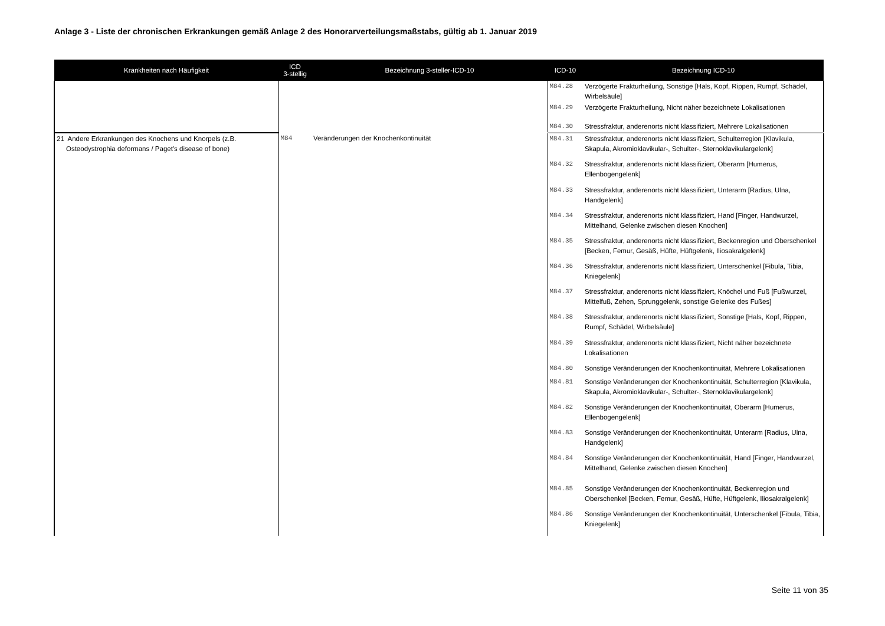Anlage 3 - Liste der chronischen Erkrankungen gemäß Anlage 2 des Honorarverteilungsmaßstabs, gültig ab 1. Januar 2019
| Krankheiten nach Häufigkeit | ICD 3-stellig | Bezeichnung 3-steller-ICD-10 | ICD-10 | Bezeichnung ICD-10 |
| --- | --- | --- | --- | --- |
| | | | M84.28 | Verzögerte Frakturheilung, Sonstige [Hals, Kopf, Rippen, Rumpf, Schädel, Wirbelsäule] |
| | | | M84.29 | Verzögerte Frakturheilung, Nicht näher bezeichnete Lokalisationen |
| | | | M84.30 | Stressfraktur, anderenorts nicht klassifiziert, Mehrere Lokalisationen |
| 21 Andere Erkrankungen des Knochens und Knorpels (z.B. Osteodystrophia deformans / Paget's disease of bone) | M84 | Veränderungen der Knochenkontinuität | M84.31 | Stressfraktur, anderenorts nicht klassifiziert, Schulterregion [Klavikula, Skapula, Akromioklavikular-, Schulter-, Sternoklavikulargelenk] |
| | | | M84.32 | Stressfraktur, anderenorts nicht klassifiziert, Oberarm [Humerus, Ellenbogengelenk] |
| | | | M84.33 | Stressfraktur, anderenorts nicht klassifiziert, Unterarm [Radius, Ulna, Handgelenk] |
| | | | M84.34 | Stressfraktur, anderenorts nicht klassifiziert, Hand [Finger, Handwurzel, Mittelhand, Gelenke zwischen diesen Knochen] |
| | | | M84.35 | Stressfraktur, anderenorts nicht klassifiziert, Beckenregion und Oberschenkel [Becken, Femur, Gesäß, Hüfte, Hüftgelenk, Iliosakralgelenk] |
| | | | M84.36 | Stressfraktur, anderenorts nicht klassifiziert, Unterschenkel [Fibula, Tibia, Kniegelenk] |
| | | | M84.37 | Stressfraktur, anderenorts nicht klassifiziert, Knöchel und Fuß [Fußwurzel, Mittelfuß, Zehen, Sprunggelenk, sonstige Gelenke des Fußes] |
| | | | M84.38 | Stressfraktur, anderenorts nicht klassifiziert, Sonstige [Hals, Kopf, Rippen, Rumpf, Schädel, Wirbelsäule] |
| | | | M84.39 | Stressfraktur, anderenorts nicht klassifiziert, Nicht näher bezeichnete Lokalisationen |
| | | | M84.80 | Sonstige Veränderungen der Knochenkontinuität, Mehrere Lokalisationen |
| | | | M84.81 | Sonstige Veränderungen der Knochenkontinuität, Schulterregion [Klavikula, Skapula, Akromioklavikular-, Schulter-, Sternoklavikulargelenk] |
| | | | M84.82 | Sonstige Veränderungen der Knochenkontinuität, Oberarm [Humerus, Ellenbogengelenk] |
| | | | M84.83 | Sonstige Veränderungen der Knochenkontinuität, Unterarm [Radius, Ulna, Handgelenk] |
| | | | M84.84 | Sonstige Veränderungen der Knochenkontinuität, Hand [Finger, Handwurzel, Mittelhand, Gelenke zwischen diesen Knochen] |
| | | | M84.85 | Sonstige Veränderungen der Knochenkontinuität, Beckenregion und Oberschenkel [Becken, Femur, Gesäß, Hüfte, Hüftgelenk, Iliosakralgelenk] |
| | | | M84.86 | Sonstige Veränderungen der Knochenkontinuität, Unterschenkel [Fibula, Tibia, Kniegelenk] |
Seite 11 von 35